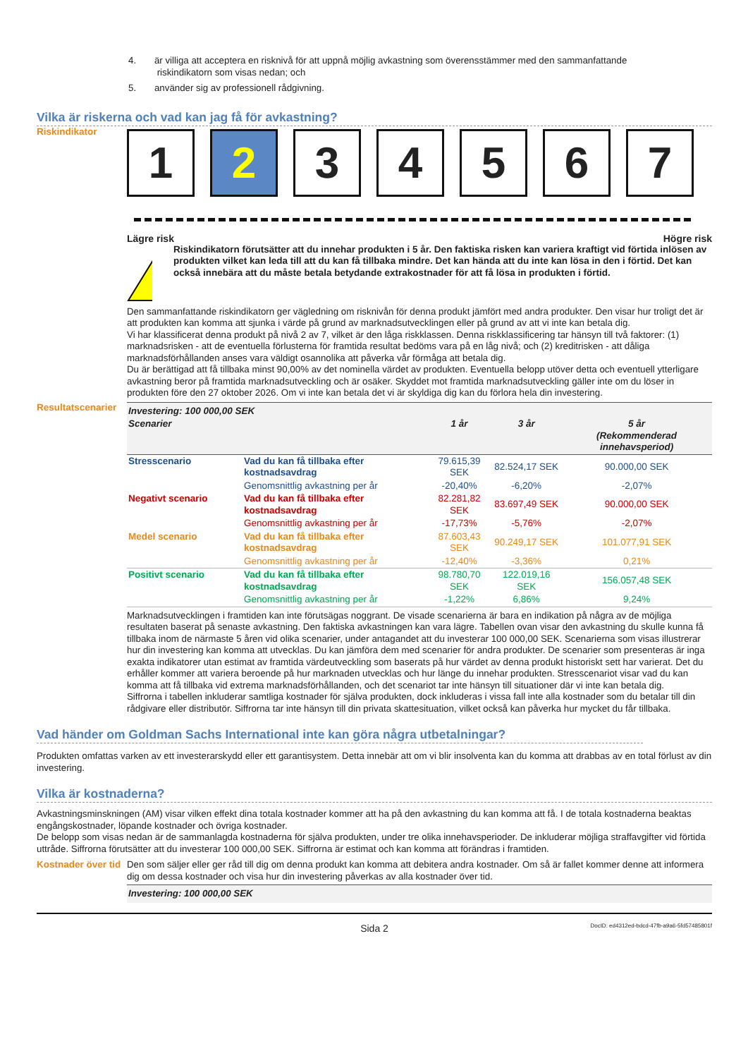4. är villiga att acceptera en risknivå för att uppnå möjlig avkastning som överensstämmer med den sammanfattande
riskindikatorn som visas nedan; och
5. använder sig av professionell rådgivning.
Vilka är riskerna och vad kan jag få för avkastning?
Riskindikator
1 2 3 4 5 6 7
Lägre risk Högre risk
!
Riskindikatorn förutsätter att du innehar produkten i 5 år. Den faktiska risken kan variera kraftigt vid förtida inlösen av produkten vilket kan leda till att du kan få tillbaka mindre. Det kan hända att du inte kan lösa in den i förtid. Det kan också innebära att du måste betala betydande extrakostnader för att få lösa in produkten i förtid.
Den sammanfattande riskindikatorn ger vägledning om risknivån för denna produkt jämfört med andra produkter. Den visar hur troligt det är att produkten kan komma att sjunka i värde på grund av marknadsutvecklingen eller på grund av att vi inte kan betala dig.
Vi har klassificerat denna produkt på nivå 2 av 7, vilket är den låga riskklassen. Denna riskklassificering tar hänsyn till två faktorer: (1) marknadsrisken - att de eventuella förlusterna för framtida resultat bedöms vara på en låg nivå; och (2) kreditrisken - att dåliga marknadsförhållanden anses vara väldigt osannolika att påverka vår förmåga att betala dig.
Du är berättigad att få tillbaka minst 90,00% av det nominella värdet av produkten. Eventuella belopp utöver detta och eventuell ytterligare avkastning beror på framtida marknadsutveckling och är osäker. Skyddet mot framtida marknadsutveckling gäller inte om du löser in produkten före den 27 oktober 2026. Om vi inte kan betala det vi är skyldiga dig kan du förlora hela din investering.
Resultatscenarier
| Investering: 100 000,00 SEK | | | | |
| --- | --- | --- | --- | --- |
| Scenarier | | 1 år | 3 år | 5 år (Rekommenderad innehavsperiod) |
| Stresscenario | Vad du kan få tillbaka efter kostnadsavdrag | 79.615,39 SEK | 82.524,17 SEK | 90.000,00 SEK |
| | Genomsnittlig avkastning per år | -20,40% | -6,20% | -2,07% |
| Negativt scenario | Vad du kan få tillbaka efter kostnadsavdrag | 82.281,82 SEK | 83.697,49 SEK | 90.000,00 SEK |
| | Genomsnittlig avkastning per år | -17,73% | -5,76% | -2,07% |
| Medel scenario | Vad du kan få tillbaka efter kostnadsavdrag | 87.603,43 SEK | 90.249,17 SEK | 101.077,91 SEK |
| | Genomsnittlig avkastning per år | -12,40% | -3,36% | 0,21% |
| Positivt scenario | Vad du kan få tillbaka efter kostnadsavdrag | 98.780,70 SEK | 122.019,16 SEK | 156.057,48 SEK |
| | Genomsnittlig avkastning per år | -1,22% | 6,86% | 9,24% |
Marknadsutvecklingen i framtiden kan inte förutsägas noggrant. De visade scenarierna är bara en indikation på några av de möjliga resultaten baserat på senaste avkastning. Den faktiska avkastningen kan vara lägre. Tabellen ovan visar den avkastning du skulle kunna få tillbaka inom de närmaste 5 åren vid olika scenarier, under antagandet att du investerar 100 000,00 SEK. Scenarierna som visas illustrerar hur din investering kan komma att utvecklas. Du kan jämföra dem med scenarier för andra produkter. De scenarier som presenteras är inga exakta indikatorer utan estimat av framtida värdeutveckling som baserats på hur värdet av denna produkt historiskt sett har varierat. Det du erhåller kommer att variera beroende på hur marknaden utvecklas och hur länge du innehar produkten. Stresscenariot visar vad du kan komma att få tillbaka vid extrema marknadsförhållanden, och det scenariot tar inte hänsyn till situationer där vi inte kan betala dig.
Siffrorna i tabellen inkluderar samtliga kostnader för själva produkten, dock inkluderas i vissa fall inte alla kostnader som du betalar till din rådgivare eller distributör. Siffrorna tar inte hänsyn till din privata skattesituation, vilket också kan påverka hur mycket du får tillbaka.
Vad händer om Goldman Sachs International inte kan göra några utbetalningar?
Produkten omfattas varken av ett investerarskydd eller ett garantisystem. Detta innebär att om vi blir insolventa kan du komma att drabbas av en total förlust av din investering.
Vilka är kostnaderna?
Avkastningsminskningen (AM) visar vilken effekt dina totala kostnader kommer att ha på den avkastning du kan komma att få. I de totala kostnaderna beaktas engångskostnader, löpande kostnader och övriga kostnader.
De belopp som visas nedan är de sammanlagda kostnaderna för själva produkten, under tre olika innehavsperioder. De inkluderar möjliga straffavgifter vid förtida uttråde. Siffrorna förutsätter att du investerar 100 000,00 SEK. Siffrorna är estimat och kan komma att förändras i framtiden.
Kostnader över tid
Den som säljer eller ger råd till dig om denna produkt kan komma att debitera andra kostnader. Om så är fallet kommer denne att informera dig om dessa kostnader och visa hur din investering påverkas av alla kostnader över tid.
Investering: 100 000,00 SEK
Sida 2 DocID: ed4312ed-bdcd-47fb-a9a6-5fd57485801f